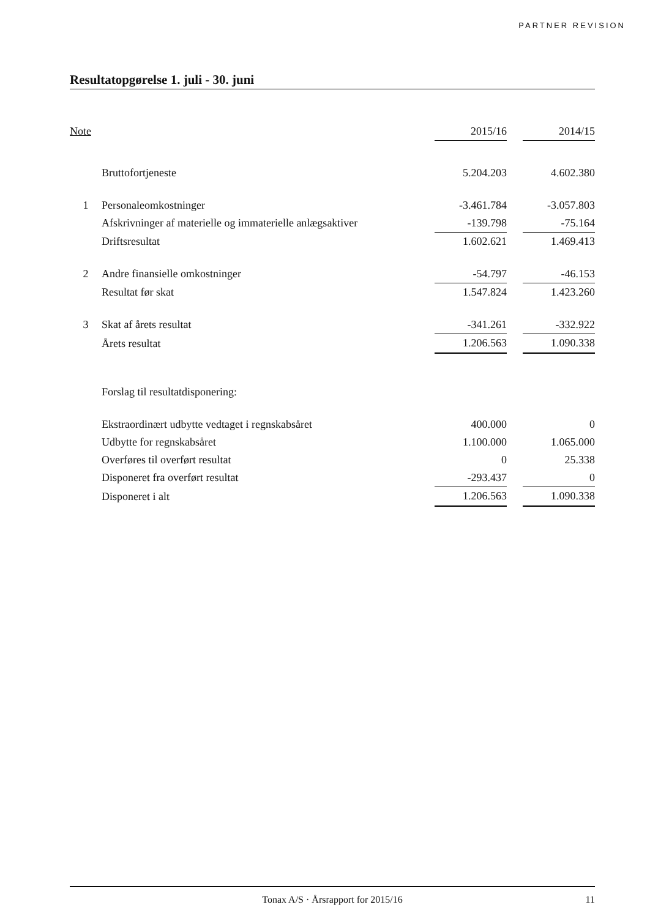PARTNER REVISION
Resultatopgørelse 1. juli - 30. juni
| Note | | 2015/16 | | 2014/15 |
| --- | --- | --- | --- | --- |
| | Bruttofortjeneste | 5.204.203 | | 4.602.380 |
| 1 | Personaleomkostninger | -3.461.784 | | -3.057.803 |
| | Afskrivninger af materielle og immaterielle anlægsaktiver | -139.798 | | -75.164 |
| | Driftsresultat | 1.602.621 | | 1.469.413 |
| 2 | Andre finansielle omkostninger | -54.797 | | -46.153 |
| | Resultat før skat | 1.547.824 | | 1.423.260 |
| 3 | Skat af årets resultat | -341.261 | | -332.922 |
| | Årets resultat | 1.206.563 | | 1.090.338 |
| | Forslag til resultatdisponering: | | | |
| | Ekstraordinært udbytte vedtaget i regnskabsåret | 400.000 | | 0 |
| | Udbytte for regnskabsåret | 1.100.000 | | 1.065.000 |
| | Overføres til overført resultat | 0 | | 25.338 |
| | Disponeret fra overført resultat | -293.437 | | 0 |
| | Disponeret i alt | 1.206.563 | | 1.090.338 |
Tonax A/S · Årsrapport for 2015/16 11